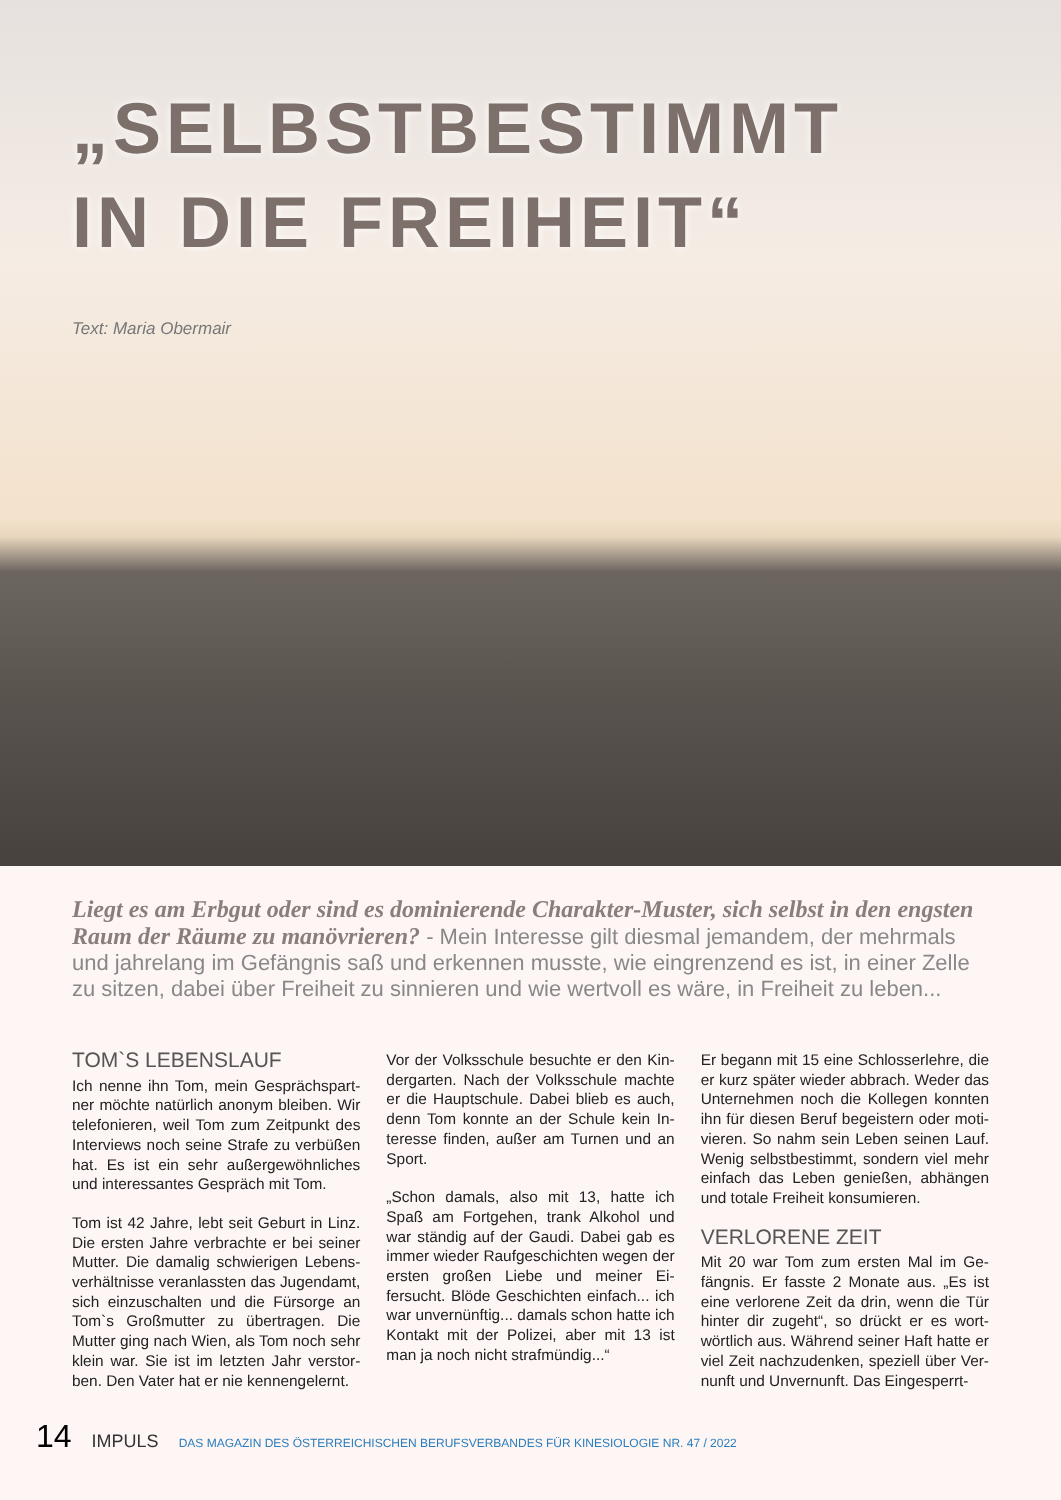„SELBSTBESTIMMT
IN DIE FREIHEIT“
Text: Maria Obermair
Liegt es am Erbgut oder sind es dominierende Charakter-Muster, sich selbst in den engsten Raum der Räume zu manövrieren? - Mein Interesse gilt diesmal jemandem, der mehrmals und jahrelang im Gefängnis saß und erkennen musste, wie eingrenzend es ist, in einer Zelle zu sitzen, dabei über Freiheit zu sinnieren und wie wertvoll es wäre, in Freiheit zu leben...
TOM`S LEBENSLAUF
Ich nenne ihn Tom, mein Gesprächspart­ner möchte natürlich anonym bleiben. Wir telefonieren, weil Tom zum Zeitpunkt des Interviews noch seine Strafe zu verbüßen hat. Es ist ein sehr außergewöhnliches und interessantes Gespräch mit Tom.
Tom ist 42 Jahre, lebt seit Geburt in Linz. Die ersten Jahre verbrachte er bei seiner Mutter. Die damalig schwierigen Lebens­verhältnisse veranlassten das Jugend­amt, sich einzuschalten und die Fürsorge an Tom`s Großmutter zu übertragen. Die Mutter ging nach Wien, als Tom noch sehr klein war. Sie ist im letzten Jahr verstor­ben. Den Vater hat er nie kennengelernt.
Vor der Volksschule besuchte er den Kin­dergarten. Nach der Volksschule machte er die Hauptschule. Dabei blieb es auch, denn Tom konnte an der Schule kein In­teresse finden, außer am Turnen und an Sport.
„Schon damals, also mit 13, hatte ich Spaß am Fortgehen, trank Alkohol und war ständig auf der Gaudi. Dabei gab es immer wieder Raufgeschichten wegen der ersten großen Liebe und meiner Ei­fersucht. Blöde Geschichten einfach... ich war unvernünftig... damals schon hatte ich Kontakt mit der Polizei, aber mit 13 ist man ja noch nicht strafmündig...“
Er begann mit 15 eine Schlosserlehre, die er kurz später wieder abbrach. Weder das Unternehmen noch die Kollegen konnten ihn für diesen Beruf begeistern oder moti­vieren. So nahm sein Leben seinen Lauf. Wenig selbstbestimmt, sondern viel mehr einfach das Leben genießen, abhängen und totale Freiheit konsumieren.
VERLORENE ZEIT
Mit 20 war Tom zum ersten Mal im Ge­fängnis. Er fasste 2 Monate aus. „Es ist eine verlorene Zeit da drin, wenn die Tür hinter dir zugeht“, so drückt er es wort­wörtlich aus. Während seiner Haft hatte er viel Zeit nachzudenken, speziell über Ver­nunft und Unvernunft. Das Eingesperrt-
14 IMPULS DAS MAGAZIN DES ÖSTERREICHISCHEN BERUFSVERBANDES FÜR KINESIOLOGIE NR. 47 / 2022